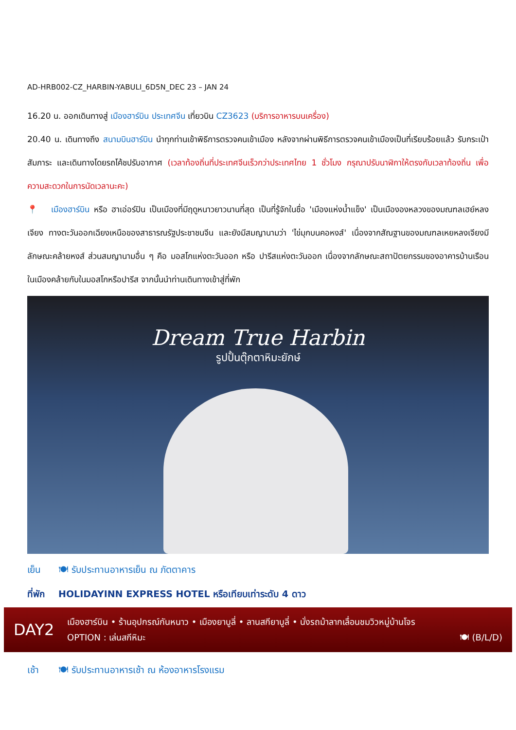AD-HRB002-CZ_HARBIN-YABULI_6D5N_DEC 23 – JAN 24
16.20 น. ออกเดินทางสู่ เมืองฮาร์บิน ประเทศจีน เที่ยวบิน CZ3623 (บริการอาหารบนเครื่อง)
20.40 น. เดินทางถึง สนามบินฮาร์บิน นำทุกท่านเข้าพิธีการตรวจคนเข้าเมือง หลังจากผ่านพิธีการตรวจคนเข้าเมืองเป็นที่เรียบร้อยแล้ว รับกระเป๋าสัมภาระ และเดินทางโดยรถโค้ชปรับอากาศ (เวลาท้องถิ่นที่ประเทศจีนเร็วกว่าประเทศไทย 1 ชั่วโมง กรุณาปรับนาฬิกาให้ตรงกับเวลาท้องถิ่น เพื่อความสะดวกในการนัดเวลานะคะ)
📍 เมืองฮาร์บิน หรือ ฮาเอ่อร์ปิน เป็นเมืองที่มีฤดูหนาวยาวนานที่สุด เป็นที่รู้จักในชื่อ 'เมืองแห่งน้ำแข็ง' เป็นเมืององหลวงของมณฑลเฮย์หลงเจียง ทางตะวันออกเฉียงเหนือของสาธารณรัฐประชาชนจีน และยังมีสมญานามว่า 'ไข่มุกบนคอหงส์' เนื่องจากสัณฐานของมณฑลเหยหลงเจียงมีลักษณะคล้ายหงส์ ส่วนสมญานามอื่น ๆ คือ มอสโกแห่งตะวันออก หรือ ปารีสแห่งตะวันออก เนื่องจากลักษณะสถาปัตยกรรมของอาคารบ้านเรือนในเมืองคล้ายกับในมอสโกหรือปารีส จากนั้นนำท่านเดินทางเข้าสู่ที่พัก
Dream True Harbin
รูปปั้นตุ๊กตาหิมะยักษ์
เย็น 🍽 รับประทานอาหารเย็น ณ ภัตตาคาร
ที่พัก HOLIDAYINN EXPRESS HOTEL หรือเทียบเท่าระดับ 4 ดาว
DAY2
เมืองฮาร์บิน • ร้านอุปกรณ์กันหนาว • เมืองยาบูลี่ • ลานสกียาบูลี่ • นั่งรถม้าลากเลื่อนชมวิวหมู่บ้านโจร
OPTION : เล่นสกีหิมะ 🍽 (B/L/D)
เช้า 🍽 รับประทานอาหารเช้า ณ ห้องอาหารโรงแรม